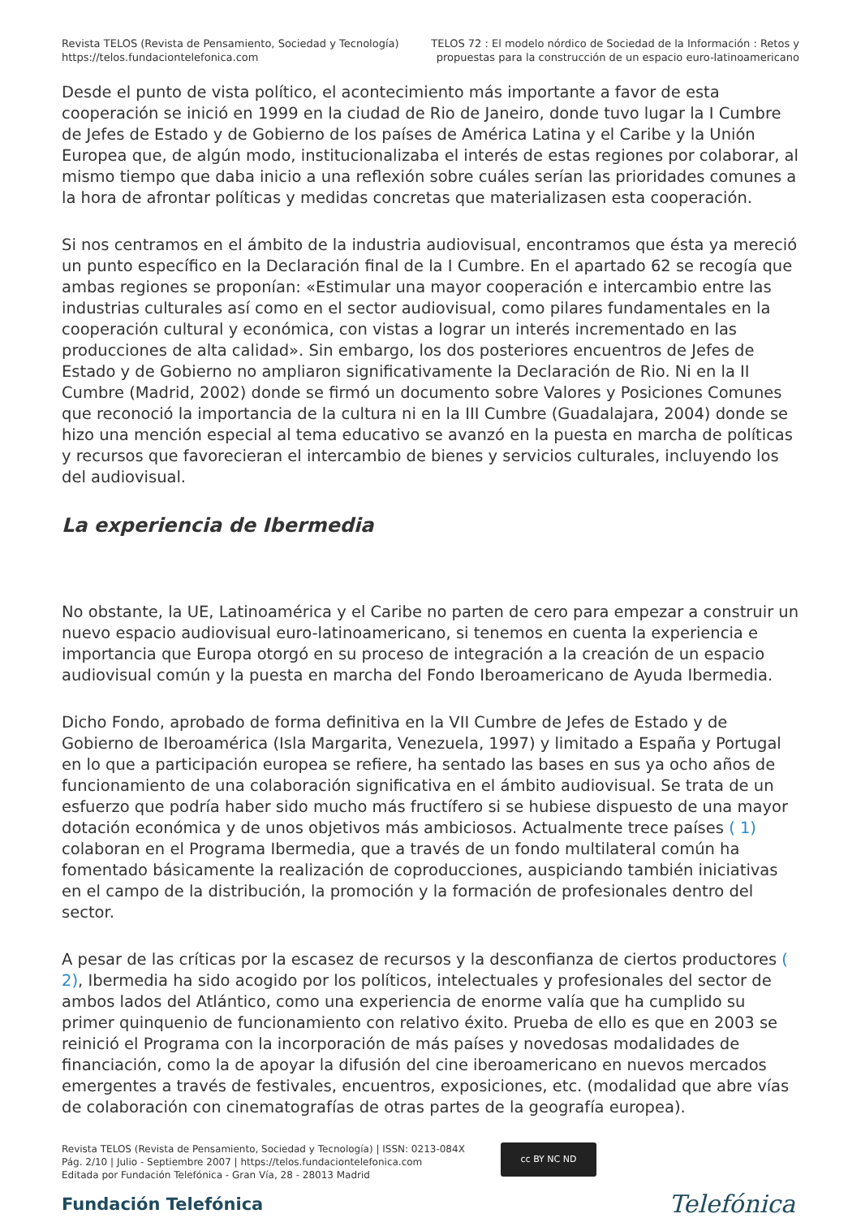Revista TELOS (Revista de Pensamiento, Sociedad y Tecnología)
https://telos.fundaciontelefonica.com
TELOS 72 : El modelo nórdico de Sociedad de la Información : Retos y
propuestas para la construcción de un espacio euro-latinoamericano
Desde el punto de vista político, el acontecimiento más importante a favor de esta cooperación se inició en 1999 en la ciudad de Rio de Janeiro, donde tuvo lugar la I Cumbre de Jefes de Estado y de Gobierno de los países de América Latina y el Caribe y la Unión Europea que, de algún modo, institucionalizaba el interés de estas regiones por colaborar, al mismo tiempo que daba inicio a una reflexión sobre cuáles serían las prioridades comunes a la hora de afrontar políticas y medidas concretas que materializasen esta cooperación.
Si nos centramos en el ámbito de la industria audiovisual, encontramos que ésta ya mereció un punto específico en la Declaración final de la I Cumbre. En el apartado 62 se recogía que ambas regiones se proponían: «Estimular una mayor cooperación e intercambio entre las industrias culturales así como en el sector audiovisual, como pilares fundamentales en la cooperación cultural y económica, con vistas a lograr un interés incrementado en las producciones de alta calidad». Sin embargo, los dos posteriores encuentros de Jefes de Estado y de Gobierno no ampliaron significativamente la Declaración de Rio. Ni en la II Cumbre (Madrid, 2002) donde se firmó un documento sobre Valores y Posiciones Comunes que reconoció la importancia de la cultura ni en la III Cumbre (Guadalajara, 2004) donde se hizo una mención especial al tema educativo se avanzó en la puesta en marcha de políticas y recursos que favorecieran el intercambio de bienes y servicios culturales, incluyendo los del audiovisual.
La experiencia de Ibermedia
No obstante, la UE, Latinoamérica y el Caribe no parten de cero para empezar a construir un nuevo espacio audiovisual euro-latinoamericano, si tenemos en cuenta la experiencia e importancia que Europa otorgó en su proceso de integración a la creación de un espacio audiovisual común y la puesta en marcha del Fondo Iberoamericano de Ayuda Ibermedia.
Dicho Fondo, aprobado de forma definitiva en la VII Cumbre de Jefes de Estado y de Gobierno de Iberoamérica (Isla Margarita, Venezuela, 1997) y limitado a España y Portugal en lo que a participación europea se refiere, ha sentado las bases en sus ya ocho años de funcionamiento de una colaboración significativa en el ámbito audiovisual. Se trata de un esfuerzo que podría haber sido mucho más fructífero si se hubiese dispuesto de una mayor dotación económica y de unos objetivos más ambiciosos. Actualmente trece países ( 1) colaboran en el Programa Ibermedia, que a través de un fondo multilateral común ha fomentado básicamente la realización de coproducciones, auspiciando también iniciativas en el campo de la distribución, la promoción y la formación de profesionales dentro del sector.
A pesar de las críticas por la escasez de recursos y la desconfianza de ciertos productores ( 2), Ibermedia ha sido acogido por los políticos, intelectuales y profesionales del sector de ambos lados del Atlántico, como una experiencia de enorme valía que ha cumplido su primer quinquenio de funcionamiento con relativo éxito. Prueba de ello es que en 2003 se reinició el Programa con la incorporación de más países y novedosas modalidades de financiación, como la de apoyar la difusión del cine iberoamericano en nuevos mercados emergentes a través de festivales, encuentros, exposiciones, etc. (modalidad que abre vías de colaboración con cinematografías de otras partes de la geografía europea).
Revista TELOS (Revista de Pensamiento, Sociedad y Tecnología) | ISSN: 0213-084X
Pág. 2/10 | Julio - Septiembre 2007 | https://telos.fundaciontelefonica.com
Editada por Fundación Telefónica - Gran Vía, 28 - 28013 Madrid
cc BY NC ND
Fundación Telefónica Telefónica